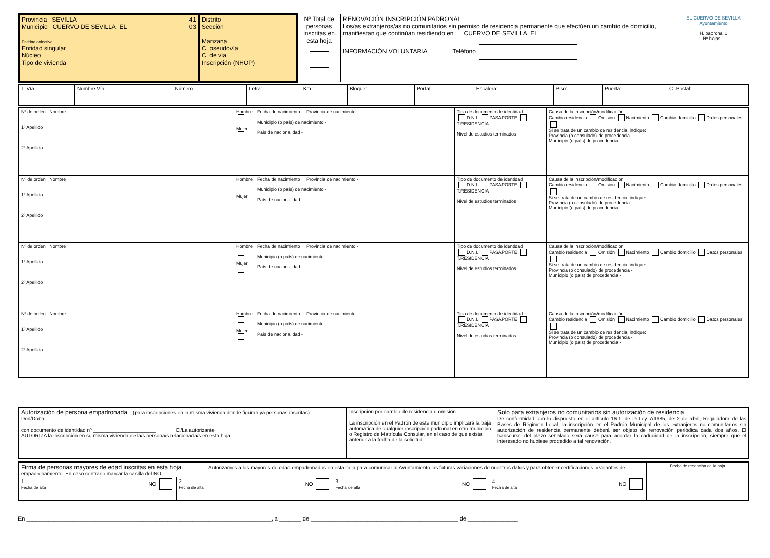| Provincia SEVILLA 41 Municipio CUERVO DE SEVILLA, EL 03 Entidad colectiva Entidad singular Núcleo Tipo de vivienda | Distrito Sección Manzana C. pseudovía C. de vía Inscripción (NHOP) | Nº Total de personas inscritas en esta hoja | RENOVACIÓN INSCRIPCIÓN PADRONAL Los/as extranjeros/as no comunitarios sin permiso de residencia permanente que efectúen un cambio de domicilio, manifiestan que continúan residiendo en CUERVO DE SEVILLA, EL INFORMACIÓN VOLUNTARIA Teléfono | EL CUERVO DE SEVILLA Ayuntamiento H. padronal 1 Nº hojas 1 |
| T. Vía | Nombre Vía | Número: | Letra: | Km.: | Bloque: | Portal: | Escalera: | Piso: | Puerta: | C. Postal: |
| Nº de orden Nombre 1º Apellido 2º Apellido | Hombre Mujer | Fecha de nacimiento Provincia de nacimiento - Municipio (o país) de nacimiento - País de nacionalidad - | Tipo de documento de identidad D.N.I. PASAPORTE T.RESIDENCIA Nivel de estudios terminados | Causa de la inscripción/modificación Cambio residencia Omisión Nacimiento Cambio domicilio Datos personales Si se trata de un cambio de residencia, indique: Provincia (o consulado) de procedencia - Municipio (o país) de procedencia - |
| Nº de orden Nombre 1º Apellido 2º Apellido | Hombre Mujer | Fecha de nacimiento Provincia de nacimiento - Municipio (o país) de nacimiento - País de nacionalidad - | Tipo de documento de identidad D.N.I. PASAPORTE T.RESIDENCIA Nivel de estudios terminados | Causa de la inscripción/modificación Cambio residencia Omisión Nacimiento Cambio domicilio Datos personales Si se trata de un cambio de residencia, indique: Provincia (o consulado) de procedencia - Municipio (o país) de procedencia - |
| Nº de orden Nombre 1º Apellido 2º Apellido | Hombre Mujer | Fecha de nacimiento Provincia de nacimiento - Municipio (o país) de nacimiento - País de nacionalidad - | Tipo de documento de identidad D.N.I. PASAPORTE T.RESIDENCIA Nivel de estudios terminados | Causa de la inscripción/modificación Cambio residencia Omisión Nacimiento Cambio domicilio Datos personales Si se trata de un cambio de residencia, indique: Provincia (o consulado) de procedencia - Municipio (o país) de procedencia - |
| Nº de orden Nombre 1º Apellido 2º Apellido | Hombre Mujer | Fecha de nacimiento Provincia de nacimiento - Municipio (o país) de nacimiento - País de nacionalidad - | Tipo de documento de identidad D.N.I. PASAPORTE T.RESIDENCIA Nivel de estudios terminados | Causa de la inscripción/modificación Cambio residencia Omisión Nacimiento Cambio domicilio Datos personales Si se trata de un cambio de residencia, indique: Provincia (o consulado) de procedencia - Municipio (o país) de procedencia - |
| Autorización de persona empadronada (para inscripciones en la misma vivienda donde figuran ya personas inscritas) Don/Doña ________________________________________________________ con documento de identidad nº ______________________ El/La autorizante AUTORIZA la inscripción en su misma vivienda de la/s persona/s relacionada/s en esta hoja | Inscripción por cambio de residencia u omisión La inscripción en el Padrón de este municipio implicará la baja automática de cualquier inscripción padronal en otro municipio o Registro de Matrícula Consular, en el caso de que exista, anterior a la fecha de la solicitud | Solo para extranjeros no comunitarios sin autorización de residencia De conformidad con lo dispuesto en el artículo 16.1, de la Ley 7/1985, de 2 de abril, Reguladora de las Bases de Régimen Local, la inscripción en el Padrón Municipal de los extranjeros no comunitarios sin autorización de residencia permanente deberá ser objeto de renovación periódica cada dos años. El transcurso del plazo señalado será causa para acordar la caducidad de la inscripción, siempre que el interesado no hubiese procedido a tal renovación. |
| Firma de personas mayores de edad inscritas en esta hoja. Autorizamos a los mayores de edad empadronados en esta hoja para comunicar al Ayuntamiento las futuras variaciones de nuestros datos y para obtener certificaciones o volantes de empadronamiento. En caso contrario marcar la casilla del NO | | | | Fecha de recepción de la hoja |
| 1 NO Fecha de alta | 2 NO Fecha de alta | 3 NO Fecha de alta | 4 NO Fecha de alta | |
En ______________________________________________________________________________, a _______ de _______________________________________________ de ________________